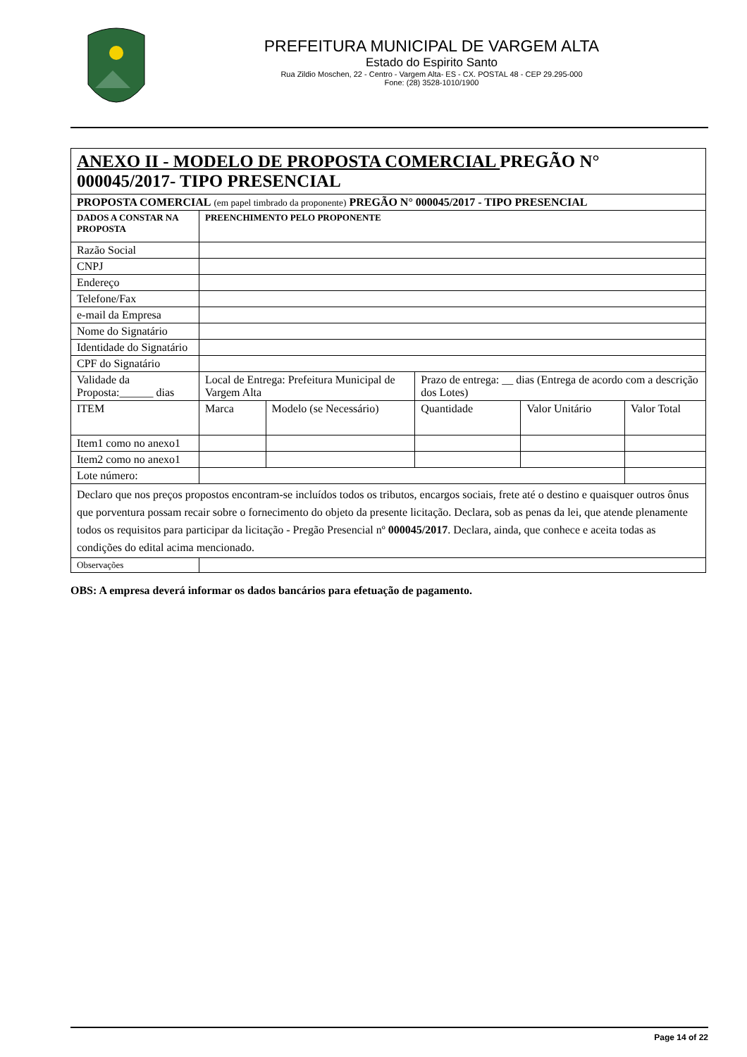PREFEITURA MUNICIPAL DE VARGEM ALTA
Estado do Espirito Santo
Rua Zildio Moschen, 22 - Centro - Vargem Alta- ES - CX. POSTAL 48 - CEP 29.295-000
Fone: (28) 3528-1010/1900
| ANEXO II - MODELO DE PROPOSTA COMERCIAL PREGÃO N° 000045/2017- TIPO PRESENCIAL | | | | | |
| PROPOSTA COMERCIAL (em papel timbrado da proponente) PREGÃO N° 000045/2017 - TIPO PRESENCIAL | | | | | |
| DADOS A CONSTAR NA PROPOSTA | PREENCHIMENTO PELO PROPONENTE | | | | |
| Razão Social | | | | | |
| CNPJ | | | | | |
| Endereço | | | | | |
| Telefone/Fax | | | | | |
| e-mail da Empresa | | | | | |
| Nome do Signatário | | | | | |
| Identidade do Signatário | | | | | |
| CPF do Signatário | | | | | |
| Validade da Proposta:______ dias | Local de Entrega: Prefeitura Municipal de Vargem Alta | | Prazo de entrega: __ dias (Entrega de acordo com a descrição dos Lotes) | | |
| ITEM | Marca | Modelo (se Necessário) | Quantidade | Valor Unitário | Valor Total |
| Item1 como no anexo1 | | | | | |
| Item2 como no anexo1 | | | | | |
| Lote número: | | | | | |
| Declaro que nos preços propostos encontram-se incluídos todos os tributos, encargos sociais, frete até o destino e quaisquer outros ônus que porventura possam recair sobre o fornecimento do objeto da presente licitação. Declara, sob as penas da lei, que atende plenamente todos os requisitos para participar da licitação - Pregão Presencial nº 000045/2017 . Declara, ainda, que conhece e aceita todas as condições do edital acima mencionado. | | | | | |
| Observações | | | | | |
OBS: A empresa deverá informar os dados bancários para efetuação de pagamento.
Page 14 of 22